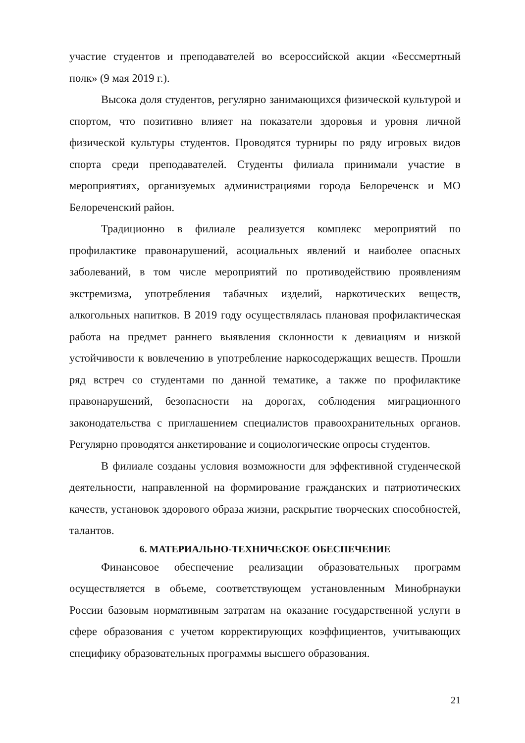участие студентов и преподавателей во всероссийской акции «Бессмертный полк» (9 мая 2019 г.).
Высока доля студентов, регулярно занимающихся физической культурой и спортом, что позитивно влияет на показатели здоровья и уровня личной физической культуры студентов. Проводятся турниры по ряду игровых видов спорта среди преподавателей. Студенты филиала принимали участие в мероприятиях, организуемых администрациями города Белореченск и МО Белореченский район.
Традиционно в филиале реализуется комплекс мероприятий по профилактике правонарушений, асоциальных явлений и наиболее опасных заболеваний, в том числе мероприятий по противодействию проявлениям экстремизма, употребления табачных изделий, наркотических веществ, алкогольных напитков. В 2019 году осуществлялась плановая профилактическая работа на предмет раннего выявления склонности к девиациям и низкой устойчивости к вовлечению в употребление наркосодержащих веществ. Прошли ряд встреч со студентами по данной тематике, а также по профилактике правонарушений, безопасности на дорогах, соблюдения миграционного законодательства с приглашением специалистов правоохранительных органов. Регулярно проводятся анкетирование и социологические опросы студентов.
В филиале созданы условия возможности для эффективной студенческой деятельности, направленной на формирование гражданских и патриотических качеств, установок здорового образа жизни, раскрытие творческих способностей, талантов.
6. МАТЕРИАЛЬНО-ТЕХНИЧЕСКОЕ ОБЕСПЕЧЕНИЕ
Финансовое обеспечение реализации образовательных программ осуществляется в объеме, соответствующем установленным Минобрнауки России базовым нормативным затратам на оказание государственной услуги в сфере образования с учетом корректирующих коэффициентов, учитывающих специфику образовательных программы высшего образования.
21